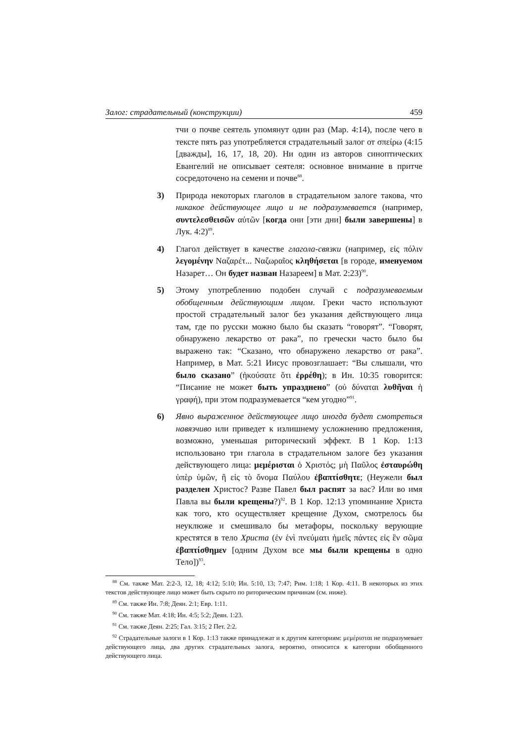Залог: страдательный (конструкции) 459
тчи о почве сеятель упомянут один раз (Мар. 4:14), после чего в тексте пять раз употребляется страдательный залог от σπείρω (4:15 [дважды], 16, 17, 18, 20). Ни один из авторов синоптических Евангелий не описывает сеятеля: основное внимание в притче сосредоточено на семени и почве<sup>88</sup>.
3) Природа некоторых глаголов в страдательном залоге такова, что никакое действующее лицо и не подразумевается (например, συντελεσθεισῶν αὐτῶν [когда они [эти дни] были завершены] в Лук. 4:2)<sup>89</sup>.
4) Глагол действует в качестве глагола-связки (например, εἰς πόλιν λεγομένην Ναζαρέτ... Ναζωραῖος κληθήσεται [в городе, именуемом Назарет… Он будет назван Назареем] в Мат. 2:23)<sup>90</sup>.
5) Этому употреблению подобен случай с подразумеваемым обобщенным действующим лицом. Греки часто используют простой страдательный залог без указания действующего лица там, где по русски можно было бы сказать “говорят”. “Говорят, обнаружено лекарство от рака”, по гречески часто было бы выражено так: “Сказано, что обнаружено лекарство от рака”. Например, в Мат. 5:21 Иисус провозглашает: “Вы слышали, что было сказано” (ἠκούσατε ὅτι ἐρρέθη); в Ин. 10:35 говорится: “Писание не может быть упразднено” (οὐ δύναται λυθῆναι ἡ γραφή), при этом подразумевается “кем угодно”<sup>91</sup>.
6) Явно выраженное действующее лицо иногда будет смотреться навязчиво или приведет к излишнему усложнению предложения, возможно, уменьшая риторический эффект. В 1 Кор. 1:13 использовано три глагола в страдательном залоге без указания действующего лица: μεμέρισται ὁ Χριστός; μὴ Παῦλος ἐσταυρώθη ὑπὲρ ὑμῶν, ἢ εἰς τὸ ὄνομα Παύλου ἐβαπτίσθητε; (Неужели был разделен Христос? Разве Павел был распят за вас? Или во имя Павла вы были крещены?)<sup>92</sup>. В 1 Кор. 12:13 упоминание Христа как того, кто осуществляет крещение Духом, смотрелось бы неуклюже и смешивало бы метафоры, поскольку верующие крестятся в тело Христа (ἐν ἑνὶ πνεύματι ἡμεῖς πάντες εἰς ἓν σῶμα ἐβαπτίσθημεν [одним Духом все мы были крещены в одно Тело])<sup>93</sup>.
<sup>88</sup> См. также Мат. 2:2-3, 12, 18; 4:12; 5:10; Ин. 5:10, 13; 7:47; Рим. 1:18; 1 Кор. 4:11. В некоторых из этих текстов действующее лицо может быть скрыто по риторическим причинам (см. ниже).
<sup>89</sup> См. также Ин. 7:8; Деян. 2:1; Евр. 1:11.
<sup>90</sup> См. также Мат. 4:18; Ин. 4:5; 5:2; Деян. 1:23.
<sup>91</sup> См. также Деян. 2:25; Гал. 3:15; 2 Пет. 2:2.
<sup>92</sup> Страдательные залоги в 1 Кор. 1:13 также принадлежат и к другим категориям: μεμέρισται не подразумевает действующего лица, два других страдательных залога, вероятно, относится к категории обобщенного действующего лица.